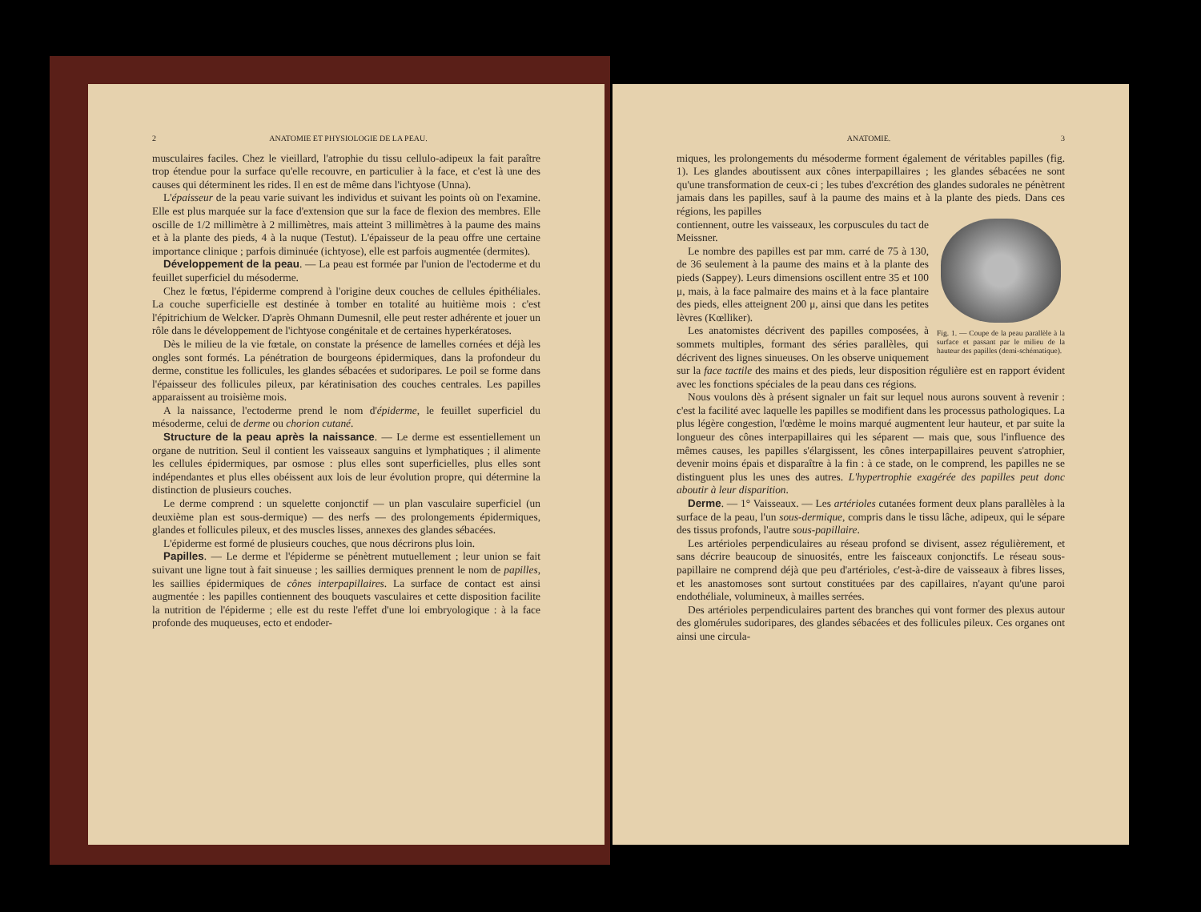2 ANATOMIE ET PHYSIOLOGIE DE LA PEAU.
musculaires faciles. Chez le vieillard, l'atrophie du tissu cellulo-adipeux la fait paraître trop étendue pour la surface qu'elle recouvre, en particulier à la face, et c'est là une des causes qui déterminent les rides. Il en est de même dans l'ichtyose (Unna).
L'épaisseur de la peau varie suivant les individus et suivant les points où on l'examine. Elle est plus marquée sur la face d'extension que sur la face de flexion des membres. Elle oscille de 1/2 millimètre à 2 millimètres, mais atteint 3 millimètres à la paume des mains et à la plante des pieds, 4 à la nuque (Testut). L'épaisseur de la peau offre une certaine importance clinique ; parfois diminuée (ichtyose), elle est parfois augmentée (dermites).
Développement de la peau. — La peau est formée par l'union de l'ectoderme et du feuillet superficiel du mésoderme.
Chez le fœtus, l'épiderme comprend à l'origine deux couches de cellules épithéliales. La couche superficielle est destinée à tomber en totalité au huitième mois : c'est l'épitrichium de Welcker. D'après Ohmann Dumesnil, elle peut rester adhérente et jouer un rôle dans le développement de l'ichtyose congénitale et de certaines hyperkératoses.
Dès le milieu de la vie fœtale, on constate la présence de lamelles cornées et déjà les ongles sont formés. La pénétration de bourgeons épidermiques, dans la profondeur du derme, constitue les follicules, les glandes sébacées et sudoripares. Le poil se forme dans l'épaisseur des follicules pileux, par kératinisation des couches centrales. Les papilles apparaissent au troisième mois.
A la naissance, l'ectoderme prend le nom d'épiderme, le feuillet superficiel du mésoderme, celui de derme ou chorion cutané.
Structure de la peau après la naissance. — Le derme est essentiellement un organe de nutrition. Seul il contient les vaisseaux sanguins et lymphatiques ; il alimente les cellules épidermiques, par osmose : plus elles sont superficielles, plus elles sont indépendantes et plus elles obéissent aux lois de leur évolution propre, qui détermine la distinction de plusieurs couches.
Le derme comprend : un squelette conjonctif — un plan vasculaire superficiel (un deuxième plan est sous-dermique) — des nerfs — des prolongements épidermiques, glandes et follicules pileux, et des muscles lisses, annexes des glandes sébacées.
L'épiderme est formé de plusieurs couches, que nous décrirons plus loin.
Papilles. — Le derme et l'épiderme se pénètrent mutuellement ; leur union se fait suivant une ligne tout à fait sinueuse ; les saillies dermiques prennent le nom de papilles, les saillies épidermiques de cônes interpapillaires. La surface de contact est ainsi augmentée : les papilles contiennent des bouquets vasculaires et cette disposition facilite la nutrition de l'épiderme ; elle est du reste l'effet d'une loi embryologique : à la face profonde des muqueuses, ecto et endoder-
ANATOMIE. 3
miques, les prolongements du mésoderme forment également de véritables papilles (fig. 1). Les glandes aboutissent aux cônes interpapillaires ; les glandes sébacées ne sont qu'une transformation de ceux-ci ; les tubes d'excrétion des glandes sudorales ne pénètrent jamais dans les papilles, sauf à la paume des mains et à la plante des pieds. Dans ces régions, les papilles
Fig. 1. — Coupe de la peau parallèle à la surface et passant par le milieu de la hauteur des papilles (demi-schématique).
contiennent, outre les vaisseaux, les corpuscules du tact de Meissner.
Le nombre des papilles est par mm. carré de 75 à 130, de 36 seulement à la paume des mains et à la plante des pieds (Sappey). Leurs dimensions oscillent entre 35 et 100 μ, mais, à la face palmaire des mains et à la face plantaire des pieds, elles atteignent 200 μ, ainsi que dans les petites lèvres (Kœlliker).
Les anatomistes décrivent des papilles composées, à sommets multiples, formant des séries parallèles, qui décrivent des lignes sinueuses. On les observe uniquement sur la face tactile des mains et des pieds, leur disposition régulière est en rapport évident avec les fonctions spéciales de la peau dans ces régions.
Nous voulons dès à présent signaler un fait sur lequel nous aurons souvent à revenir : c'est la facilité avec laquelle les papilles se modifient dans les processus pathologiques. La plus légère congestion, l'œdème le moins marqué augmentent leur hauteur, et par suite la longueur des cônes interpapillaires qui les séparent — mais que, sous l'influence des mêmes causes, les papilles s'élargissent, les cônes interpapillaires peuvent s'atrophier, devenir moins épais et disparaître à la fin : à ce stade, on le comprend, les papilles ne se distinguent plus les unes des autres. L'hypertrophie exagérée des papilles peut donc aboutir à leur disparition.
Derme. — 1° Vaisseaux. — Les artérioles cutanées forment deux plans parallèles à la surface de la peau, l'un sous-dermique, compris dans le tissu lâche, adipeux, qui le sépare des tissus profonds, l'autre sous-papillaire.
Les artérioles perpendiculaires au réseau profond se divisent, assez régulièrement, et sans décrire beaucoup de sinuosités, entre les faisceaux conjonctifs. Le réseau sous-papillaire ne comprend déjà que peu d'artérioles, c'est-à-dire de vaisseaux à fibres lisses, et les anastomoses sont surtout constituées par des capillaires, n'ayant qu'une paroi endothéliale, volumineux, à mailles serrées.
Des artérioles perpendiculaires partent des branches qui vont former des plexus autour des glomérules sudoripares, des glandes sébacées et des follicules pileux. Ces organes ont ainsi une circula-